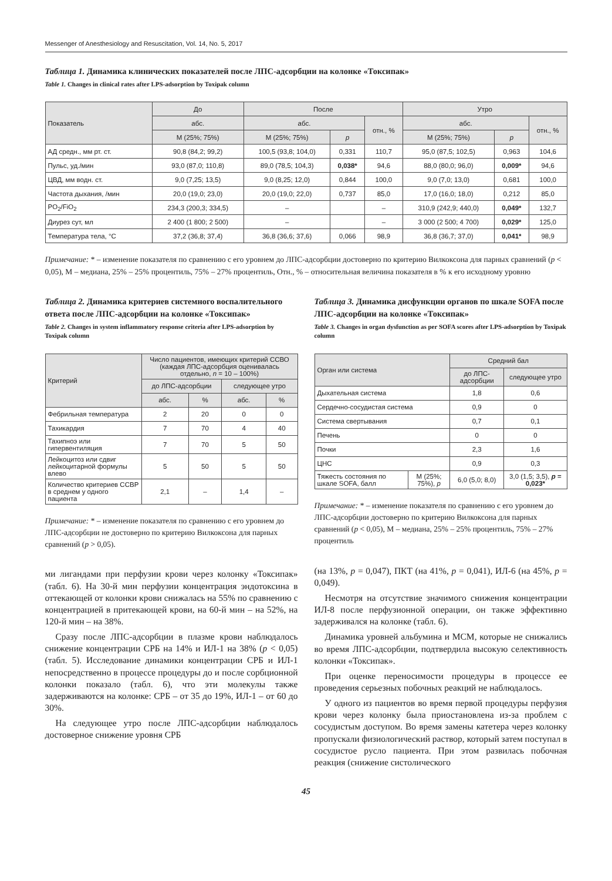Messenger of Anesthesiology and Resuscitation, Vol. 14, No. 5, 2017
Таблица 1. Динамика клинических показателей после ЛПС-адсорбции на колонке «Токсипак»
Table 1. Changes in clinical rates after LPS-adsorption by Toxipak column
| Показатель | До | После | | | Утро | | |
| --- | --- | --- | --- | --- | --- | --- | --- |
| | абс. | абс. | | отн., % | абс. | | отн., % |
| | M (25%; 75%) | M (25%; 75%) | p | | M (25%; 75%) | p | |
| АД средн., мм рт. ст. | 90,8 (84,2; 99,2) | 100,5 (93,8; 104,0) | 0,331 | 110,7 | 95,0 (87,5; 102,5) | 0,963 | 104,6 |
| Пульс, уд./мин | 93,0 (87,0; 110,8) | 89,0 (78,5; 104,3) | 0,038* | 94,6 | 88,0 (80,0; 96,0) | 0,009* | 94,6 |
| ЦВД, мм водн. ст. | 9,0 (7,25; 13,5) | 9,0 (8,25; 12,0) | 0,844 | 100,0 | 9,0 (7,0; 13,0) | 0,681 | 100,0 |
| Частота дыхания, /мин | 20,0 (19,0; 23,0) | 20,0 (19,0; 22,0) | 0,737 | 85,0 | 17,0 (16,0; 18,0) | 0,212 | 85,0 |
| PO<sub>2</sub>/FiO<sub>2</sub> | 234,3 (200,3; 334,5) | – | | – | 310,9 (242,9; 440,0) | 0,049* | 132,7 |
| Диурез сут, мл | 2 400 (1 800; 2 500) | – | | – | 3 000 (2 500; 4 700) | 0,029* | 125,0 |
| Температура тела, °C | 37,2 (36,8; 37,4) | 36,8 (36,6; 37,6) | 0,066 | 98,9 | 36,8 (36,7; 37,0) | 0,041* | 98,9 |
Примечание: * – изменение показателя по сравнению с его уровнем до ЛПС-адсорбции достоверно по критерию Вилкоксона для парных сравнений (p < 0,05), M – медиана, 25% – 25% процентиль, 75% – 27% процентиль, Отн., % – относительная величина показателя в % к его исходному уровню
Таблица 2. Динамика критериев системного воспалительного ответа после ЛПС-адсорбции на колонке «Токсипак»
Table 2. Changes in system inflammatory response criteria after LPS-adsorption by Toxipak column
| Критерий | Число пациентов, имеющих критерий ССВО (каждая ЛПС-адсорбция оценивалась отдельно, n = 10 – 100%) | | | |
| --- | --- | --- | --- | --- |
| | до ЛПС-адсорбции | | следующее утро | |
| | абс. | % | абс. | % |
| Фебрильная температура | 2 | 20 | 0 | 0 |
| Тахикардия | 7 | 70 | 4 | 40 |
| Тахипноэ или гипервентиляция | 7 | 70 | 5 | 50 |
| Лейкоцитоз или сдвиг лейкоцитарной формулы влево | 5 | 50 | 5 | 50 |
| Количество критериев ССВР в среднем у одного пациента | 2,1 | – | 1,4 | – |
Примечание: * – изменение показателя по сравнению с его уровнем до ЛПС-адсорбции не достоверно по критерию Вилкоксона для парных сравнений (p > 0,05).
ми лигандами при перфузии крови через колонку «Токсипак» (табл. 6). На 30-й мин перфузии концентрация эндотоксина в оттекающей от колонки крови снижалась на 55% по сравнению с концентрацией в притекающей крови, на 60-й мин – на 52%, на 120-й мин – на 38%.
Сразу после ЛПС-адсорбции в плазме крови наблюдалось снижение концентрации СРБ на 14% и ИЛ-1 на 38% (p < 0,05) (табл. 5). Исследование динамики концентрации СРБ и ИЛ-1 непосредственно в процессе процедуры до и после сорбционной колонки показало (табл. 6), что эти молекулы также задерживаются на колонке: СРБ – от 35 до 19%, ИЛ-1 – от 60 до 30%.
На следующее утро после ЛПС-адсорбции наблюдалось достоверное снижение уровня СРБ
Таблица 3. Динамика дисфункции органов по шкале SOFA после ЛПС-адсорбции на колонке «Токсипак»
Table 3. Changes in organ dysfunction as per SOFA scores after LPS-adsorption by Toxipak column
| Орган или система | | Средний бал | |
| --- | --- | --- | --- |
| | | до ЛПС-адсорбции | следующее утро |
| Дыхательная система | | 1,8 | 0,6 |
| Сердечно-сосудистая система | | 0,9 | 0 |
| Система свертывания | | 0,7 | 0,1 |
| Печень | | 0 | 0 |
| Почки | | 2,3 | 1,6 |
| ЦНС | | 0,9 | 0,3 |
| Тяжесть состояния по шкале SOFA, балл | M (25%; 75%), p | 6,0 (5,0; 8,0) | 3,0 (1,5; 3,5), p = 0,023* |
Примечание: * – изменение показателя по сравнению с его уровнем до ЛПС-адсорбции достоверно по критерию Вилкоксона для парных сравнений (p < 0,05), M – медиана, 25% – 25% процентиль, 75% – 27% процентиль
(на 13%, p = 0,047), ПКТ (на 41%, p = 0,041), ИЛ-6 (на 45%, p = 0,049).
Несмотря на отсутствие значимого снижения концентрации ИЛ-8 после перфузионной операции, он также эффективно задерживался на колонке (табл. 6).
Динамика уровней альбумина и МСМ, которые не снижались во время ЛПС-адсорбции, подтвердила высокую селективность колонки «Токсипак».
При оценке переносимости процедуры в процессе ее проведения серьезных побочных реакций не наблюдалось.
У одного из пациентов во время первой процедуры перфузия крови через колонку была приостановлена из-за проблем с сосудистым доступом. Во время замены катетера через колонку пропускали физиологический раствор, который затем поступал в сосудистое русло пациента. При этом развилась побочная реакция (снижение систолического
45